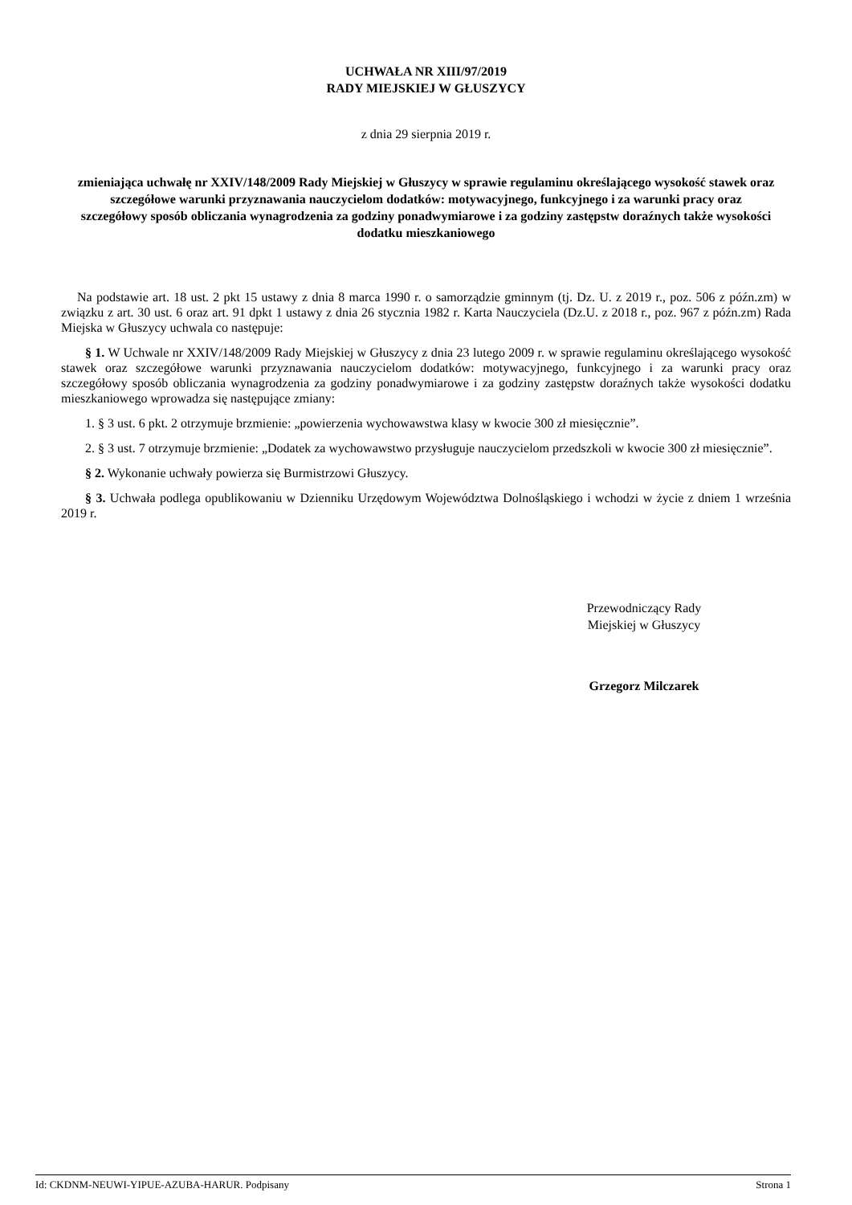UCHWAŁA NR XIII/97/2019
RADY MIEJSKIEJ W GŁUSZYCY
z dnia 29 sierpnia 2019 r.
zmieniająca uchwałę nr XXIV/148/2009 Rady Miejskiej w Głuszycy w sprawie regulaminu określającego wysokość stawek oraz szczegółowe warunki przyznawania nauczycielom dodatków: motywacyjnego, funkcyjnego i za warunki pracy oraz szczegółowy sposób obliczania wynagrodzenia za godziny ponadwymiarowe i za godziny zastępstw doraźnych także wysokości dodatku mieszkaniowego
Na podstawie art. 18 ust. 2 pkt 15 ustawy z dnia 8 marca 1990 r. o samorządzie gminnym (tj. Dz. U. z 2019 r., poz. 506 z późn.zm) w związku z art. 30 ust. 6 oraz art. 91 dpkt 1 ustawy z dnia 26 stycznia 1982 r. Karta Nauczyciela (Dz.U. z 2018 r., poz. 967 z późn.zm) Rada Miejska w Głuszycy uchwala co następuje:
§ 1. W Uchwale nr XXIV/148/2009 Rady Miejskiej w Głuszycy z dnia 23 lutego 2009 r. w sprawie regulaminu określającego wysokość stawek oraz szczegółowe warunki przyznawania nauczycielom dodatków: motywacyjnego, funkcyjnego i za warunki pracy oraz szczegółowy sposób obliczania wynagrodzenia za godziny ponadwymiarowe i za godziny zastępstw doraźnych także wysokości dodatku mieszkaniowego wprowadza się następujące zmiany:
1. § 3 ust. 6 pkt. 2 otrzymuje brzmienie: „powierzenia wychowawstwa klasy w kwocie 300 zł miesięcznie”.
2. § 3 ust. 7 otrzymuje brzmienie: „Dodatek za wychowawstwo przysługuje nauczycielom przedszkoli w kwocie 300 zł miesięcznie”.
§ 2. Wykonanie uchwały powierza się Burmistrzowi Głuszycy.
§ 3. Uchwała podlega opublikowaniu w Dzienniku Urzędowym Województwa Dolnośląskiego i wchodzi w życie z dniem 1 września 2019 r.
Przewodniczący Rady
Miejskiej w Głuszycy
Grzegorz Milczarek
Id: CKDNM-NEUWI-YIPUE-AZUBA-HARUR. Podpisany Strona 1